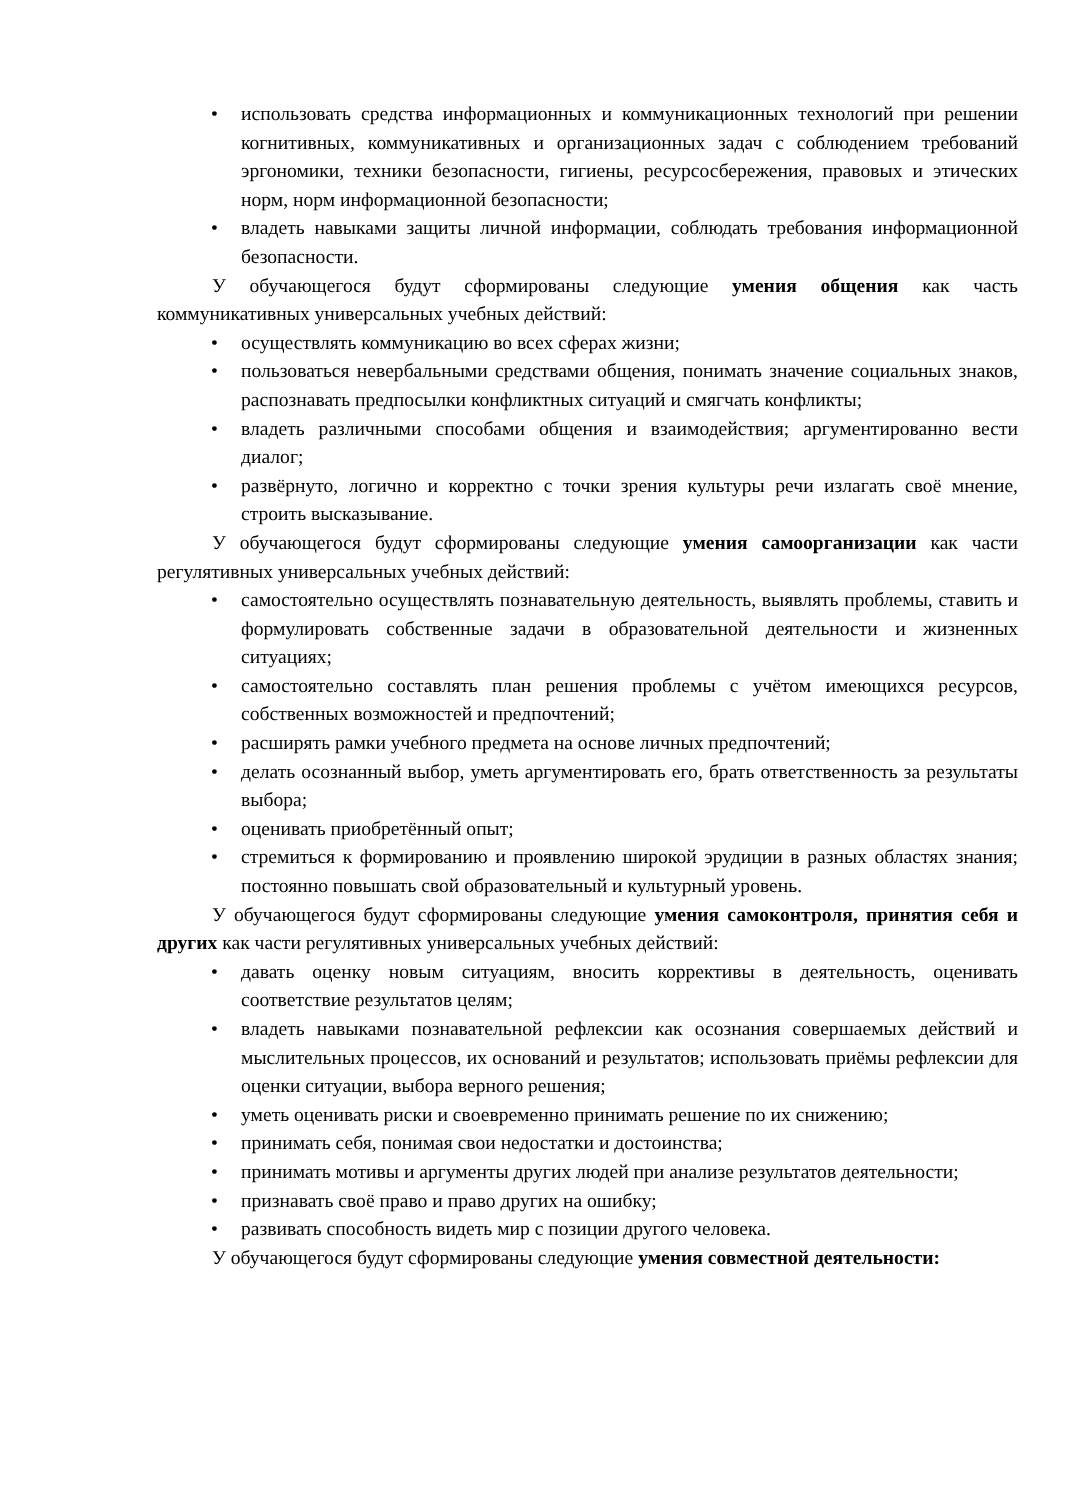• использовать средства информационных и коммуникационных технологий при решении когнитивных, коммуникативных и организационных задач с соблюдением требований эргономики, техники безопасности, гигиены, ресурсосбережения, правовых и этических норм, норм информационной безопасности;
• владеть навыками защиты личной информации, соблюдать требования информационной безопасности.
У обучающегося будут сформированы следующие умения общения как часть коммуникативных универсальных учебных действий:
• осуществлять коммуникацию во всех сферах жизни;
• пользоваться невербальными средствами общения, понимать значение социальных знаков, распознавать предпосылки конфликтных ситуаций и смягчать конфликты;
• владеть различными способами общения и взаимодействия; аргументированно вести диалог;
• развёрнуто, логично и корректно с точки зрения культуры речи излагать своё мнение, строить высказывание.
У обучающегося будут сформированы следующие умения самоорганизации как части регулятивных универсальных учебных действий:
• самостоятельно осуществлять познавательную деятельность, выявлять проблемы, ставить и формулировать собственные задачи в образовательной деятельности и жизненных ситуациях;
• самостоятельно составлять план решения проблемы с учётом имеющихся ресурсов, собственных возможностей и предпочтений;
• расширять рамки учебного предмета на основе личных предпочтений;
• делать осознанный выбор, уметь аргументировать его, брать ответственность за результаты выбора;
• оценивать приобретённый опыт;
• стремиться к формированию и проявлению широкой эрудиции в разных областях знания; постоянно повышать свой образовательный и культурный уровень.
У обучающегося будут сформированы следующие умения самоконтроля, принятия себя и других как части регулятивных универсальных учебных действий:
• давать оценку новым ситуациям, вносить коррективы в деятельность, оценивать соответствие результатов целям;
• владеть навыками познавательной рефлексии как осознания совершаемых действий и мыслительных процессов, их оснований и результатов; использовать приёмы рефлексии для оценки ситуации, выбора верного решения;
• уметь оценивать риски и своевременно принимать решение по их снижению;
• принимать себя, понимая свои недостатки и достоинства;
• принимать мотивы и аргументы других людей при анализе результатов деятельности;
• признавать своё право и право других на ошибку;
• развивать способность видеть мир с позиции другого человека.
У обучающегося будут сформированы следующие умения совместной деятельности: